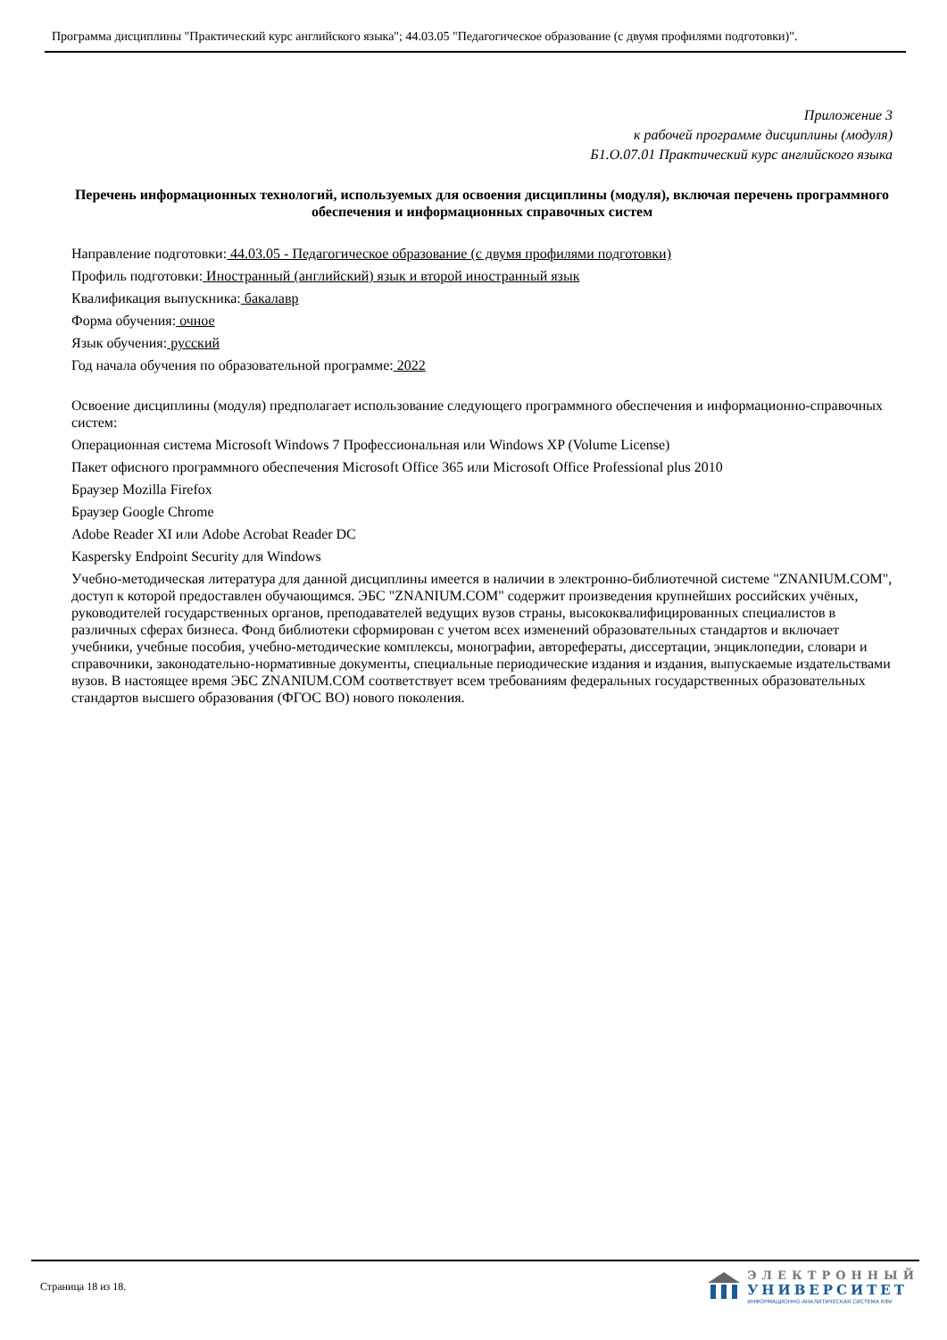Программа дисциплины "Практический курс английского языка"; 44.03.05 "Педагогическое образование (с двумя профилями подготовки)".
Приложение 3
к рабочей программе дисциплины (модуля)
Б1.О.07.01 Практический курс английского языка
Перечень информационных технологий, используемых для освоения дисциплины (модуля), включая перечень программного обеспечения и информационных справочных систем
Направление подготовки: 44.03.05 - Педагогическое образование (с двумя профилями подготовки)
Профиль подготовки: Иностранный (английский) язык и второй иностранный язык
Квалификация выпускника: бакалавр
Форма обучения: очное
Язык обучения: русский
Год начала обучения по образовательной программе: 2022
Освоение дисциплины (модуля) предполагает использование следующего программного обеспечения и информационно-справочных систем:
Операционная система Microsoft Windows 7 Профессиональная или Windows XP (Volume License)
Пакет офисного программного обеспечения Microsoft Office 365 или Microsoft Office Professional plus 2010
Браузер Mozilla Firefox
Браузер Google Chrome
Adobe Reader XI или Adobe Acrobat Reader DC
Kaspersky Endpoint Security для Windows
Учебно-методическая литература для данной дисциплины имеется в наличии в электронно-библиотечной системе "ZNANIUM.COM", доступ к которой предоставлен обучающимся. ЭБС "ZNANIUM.COM" содержит произведения крупнейших российских учёных, руководителей государственных органов, преподавателей ведущих вузов страны, высококвалифицированных специалистов в различных сферах бизнеса. Фонд библиотеки сформирован с учетом всех изменений образовательных стандартов и включает учебники, учебные пособия, учебно-методические комплексы, монографии, авторефераты, диссертации, энциклопедии, словари и справочники, законодательно-нормативные документы, специальные периодические издания и издания, выпускаемые издательствами вузов. В настоящее время ЭБС ZNANIUM.COM соответствует всем требованиям федеральных государственных образовательных стандартов высшего образования (ФГОС ВО) нового поколения.
Страница 18 из 18.
ЭЛЕКТРОННЫЙ
УНИВЕРСИТЕТ
ИНФОРМАЦИОННО-АНАЛИТИЧЕСКАЯ СИСТЕМА КФУ